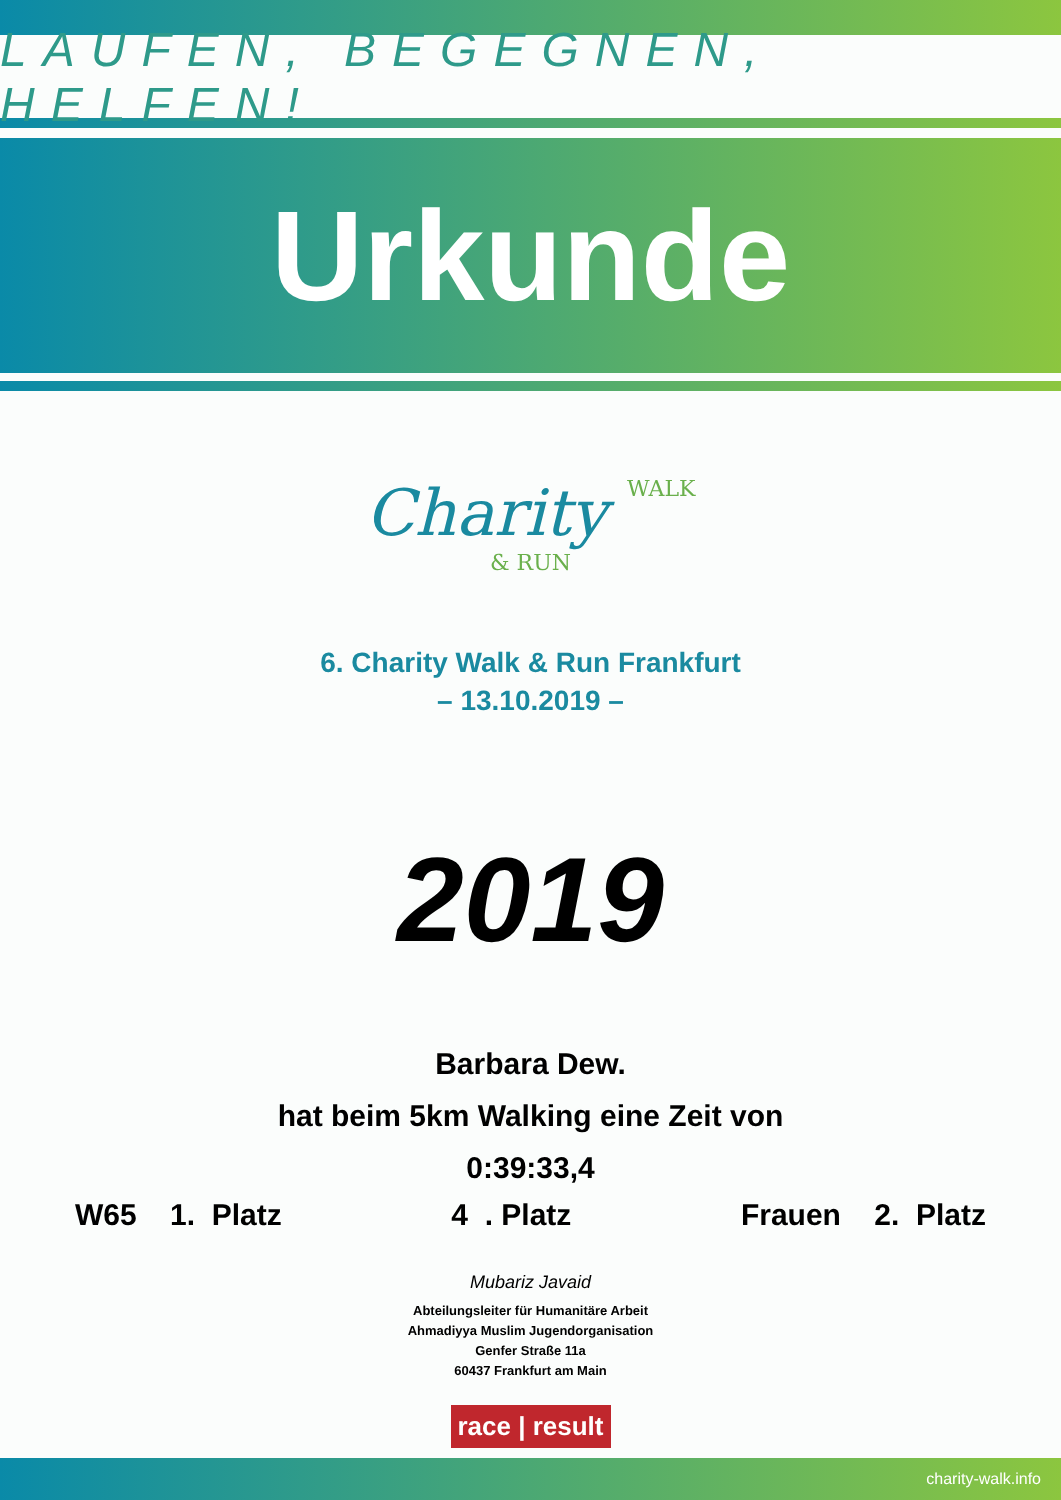LAUFEN, BEGEGNEN, HELFEN!
Urkunde
Charity WALK
& RUN
6. Charity Walk & Run Frankfurt
– 13.10.2019 –
2019
Barbara Dew.
hat beim 5km Walking eine Zeit von
0:39:33,4
W65 1. Platz 4 . Platz Frauen 2. Platz
Mubariz Javaid
Abteilungsleiter für Humanitäre Arbeit
Ahmadiyya Muslim Jugendorganisation
Genfer Straße 11a
60437 Frankfurt am Main
race | result
charity-walk.info